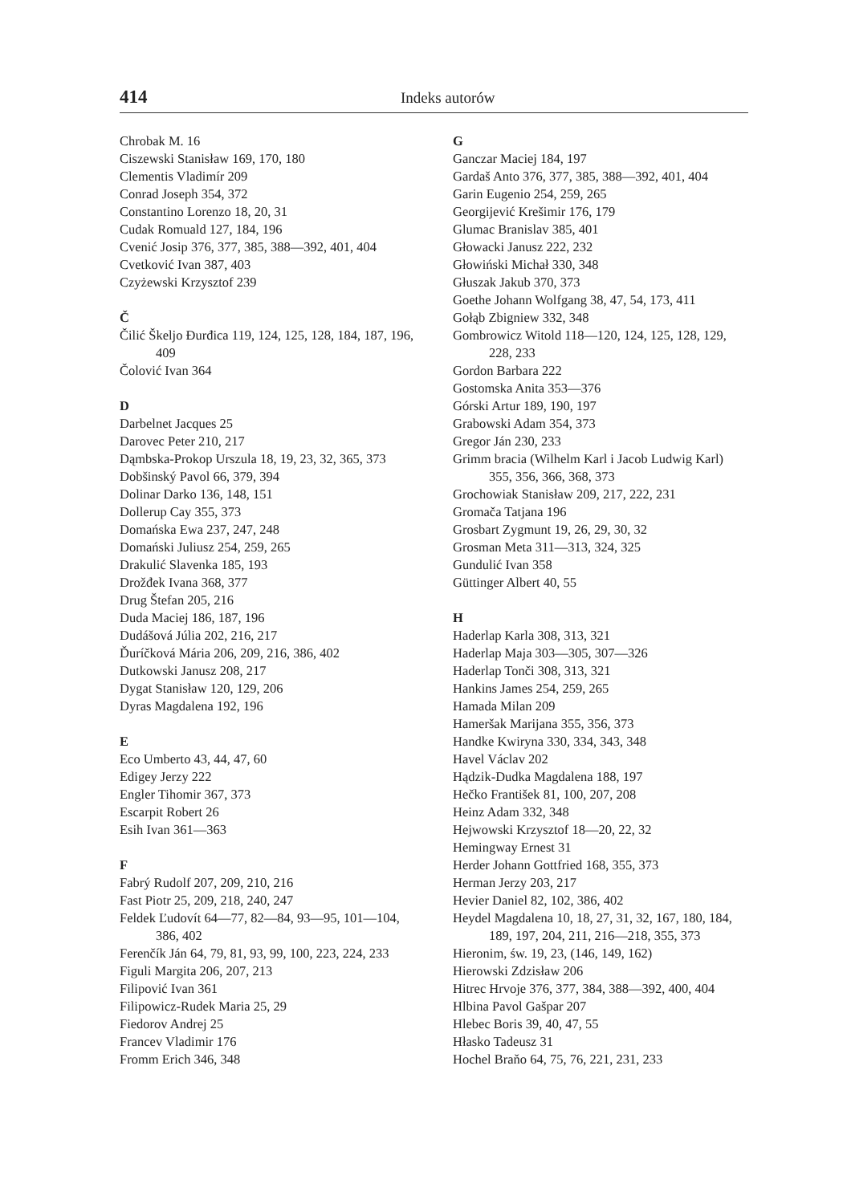414 Indeks autorów
Chrobak M. 16
Ciszewski Stanisław 169, 170, 180
Clementis Vladimír 209
Conrad Joseph 354, 372
Constantino Lorenzo 18, 20, 31
Cudak Romuald 127, 184, 196
Cvenić Josip 376, 377, 385, 388—392, 401, 404
Cvetković Ivan 387, 403
Czyżewski Krzysztof 239
Č
Čilić Škeljo Đurđica 119, 124, 125, 128, 184, 187, 196, 409
Čolović Ivan 364
D
Darbelnet Jacques 25
Darovec Peter 210, 217
Dąmbska-Prokop Urszula 18, 19, 23, 32, 365, 373
Dobšinský Pavol 66, 379, 394
Dolinar Darko 136, 148, 151
Dollerup Cay 355, 373
Domańska Ewa 237, 247, 248
Domański Juliusz 254, 259, 265
Drakulić Slavenka 185, 193
Drožđek Ivana 368, 377
Drug Štefan 205, 216
Duda Maciej 186, 187, 196
Dudášová Júlia 202, 216, 217
Ďuríčková Mária 206, 209, 216, 386, 402
Dutkowski Janusz 208, 217
Dygat Stanisław 120, 129, 206
Dyras Magdalena 192, 196
E
Eco Umberto 43, 44, 47, 60
Edigey Jerzy 222
Engler Tihomir 367, 373
Escarpit Robert 26
Esih Ivan 361—363
F
Fabrý Rudolf 207, 209, 210, 216
Fast Piotr 25, 209, 218, 240, 247
Feldek Ľudovít 64—77, 82—84, 93—95, 101—104, 386, 402
Ferenčík Ján 64, 79, 81, 93, 99, 100, 223, 224, 233
Figuli Margita 206, 207, 213
Filipović Ivan 361
Filipowicz-Rudek Maria 25, 29
Fiedorov Andrej 25
Francev Vladimir 176
Fromm Erich 346, 348
G
Ganczar Maciej 184, 197
Gardaš Anto 376, 377, 385, 388—392, 401, 404
Garin Eugenio 254, 259, 265
Georgijević Krešimir 176, 179
Glumac Branislav 385, 401
Głowacki Janusz 222, 232
Głowiński Michał 330, 348
Głuszak Jakub 370, 373
Goethe Johann Wolfgang 38, 47, 54, 173, 411
Gołąb Zbigniew 332, 348
Gombrowicz Witold 118—120, 124, 125, 128, 129, 228, 233
Gordon Barbara 222
Gostomska Anita 353—376
Górski Artur 189, 190, 197
Grabowski Adam 354, 373
Gregor Ján 230, 233
Grimm bracia (Wilhelm Karl i Jacob Ludwig Karl) 355, 356, 366, 368, 373
Grochowiak Stanisław 209, 217, 222, 231
Gromača Tatjana 196
Grosbart Zygmunt 19, 26, 29, 30, 32
Grosman Meta 311—313, 324, 325
Gundulić Ivan 358
Güttinger Albert 40, 55
H
Haderlap Karla 308, 313, 321
Haderlap Maja 303—305, 307—326
Haderlap Tonči 308, 313, 321
Hankins James 254, 259, 265
Hamada Milan 209
Hameršak Marijana 355, 356, 373
Handke Kwiryna 330, 334, 343, 348
Havel Václav 202
Hądzik-Dudka Magdalena 188, 197
Hečko František 81, 100, 207, 208
Heinz Adam 332, 348
Hejwowski Krzysztof 18—20, 22, 32
Hemingway Ernest 31
Herder Johann Gottfried 168, 355, 373
Herman Jerzy 203, 217
Hevier Daniel 82, 102, 386, 402
Heydel Magdalena 10, 18, 27, 31, 32, 167, 180, 184, 189, 197, 204, 211, 216—218, 355, 373
Hieronim, św. 19, 23, (146, 149, 162)
Hierowski Zdzisław 206
Hitrec Hrvoje 376, 377, 384, 388—392, 400, 404
Hlbina Pavol Gašpar 207
Hlebec Boris 39, 40, 47, 55
Hłasko Tadeusz 31
Hochel Braňo 64, 75, 76, 221, 231, 233